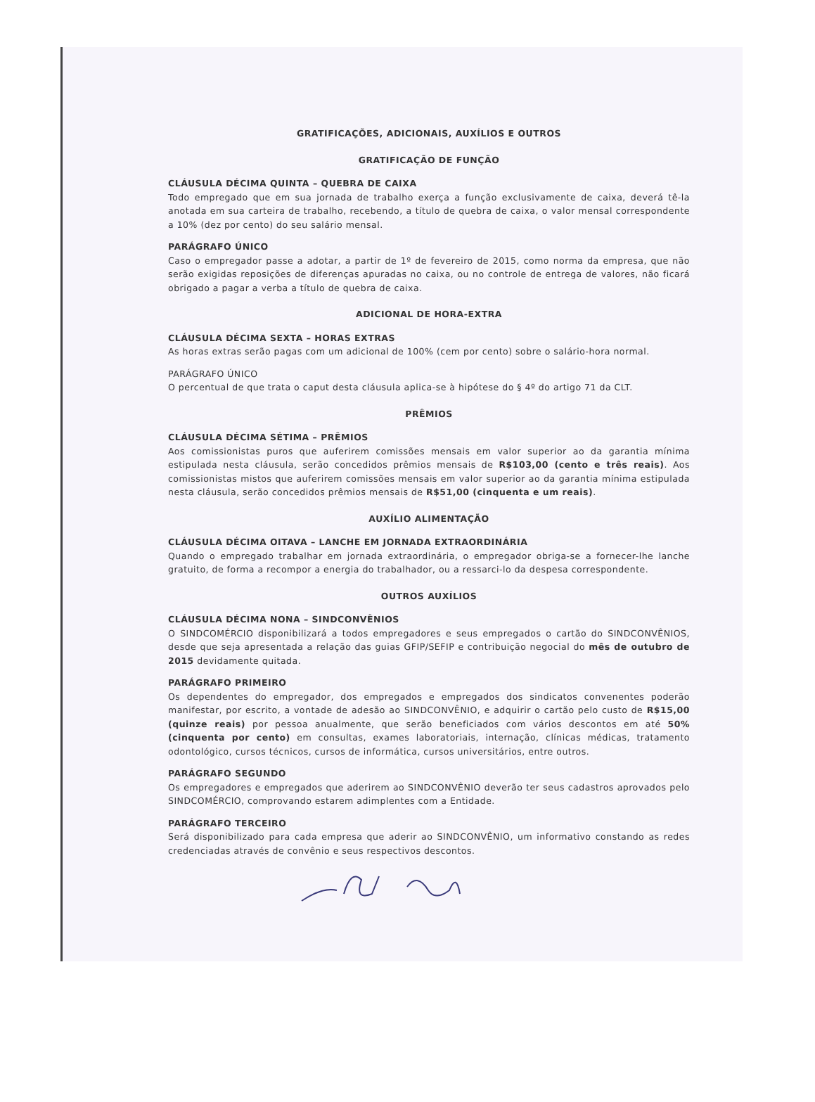GRATIFICAÇÕES, ADICIONAIS, AUXÍLIOS E OUTROS
GRATIFICAÇÃO DE FUNÇÃO
CLÁUSULA DÉCIMA QUINTA – QUEBRA DE CAIXA
Todo empregado que em sua jornada de trabalho exerça a função exclusivamente de caixa, deverá tê-la anotada em sua carteira de trabalho, recebendo, a título de quebra de caixa, o valor mensal correspondente a 10% (dez por cento) do seu salário mensal.
PARÁGRAFO ÚNICO
Caso o empregador passe a adotar, a partir de 1º de fevereiro de 2015, como norma da empresa, que não serão exigidas reposições de diferenças apuradas no caixa, ou no controle de entrega de valores, não ficará obrigado a pagar a verba a título de quebra de caixa.
ADICIONAL DE HORA-EXTRA
CLÁUSULA DÉCIMA SEXTA – HORAS EXTRAS
As horas extras serão pagas com um adicional de 100% (cem por cento) sobre o salário-hora normal.
PARÁGRAFO ÚNICO
O percentual de que trata o caput desta cláusula aplica-se à hipótese do § 4º do artigo 71 da CLT.
PRÊMIOS
CLÁUSULA DÉCIMA SÉTIMA – PRÊMIOS
Aos comissionistas puros que auferirem comissões mensais em valor superior ao da garantia mínima estipulada nesta cláusula, serão concedidos prêmios mensais de R$103,00 (cento e três reais). Aos comissionistas mistos que auferirem comissões mensais em valor superior ao da garantia mínima estipulada nesta cláusula, serão concedidos prêmios mensais de R$51,00 (cinquenta e um reais).
AUXÍLIO ALIMENTAÇÃO
CLÁUSULA DÉCIMA OITAVA – LANCHE EM JORNADA EXTRAORDINÁRIA
Quando o empregado trabalhar em jornada extraordinária, o empregador obriga-se a fornecer-lhe lanche gratuito, de forma a recompor a energia do trabalhador, ou a ressarci-lo da despesa correspondente.
OUTROS AUXÍLIOS
CLÁUSULA DÉCIMA NONA – SINDCONVÊNIOS
O SINDCOMÉRCIO disponibilizará a todos empregadores e seus empregados o cartão do SINDCONVÊNIOS, desde que seja apresentada a relação das guias GFIP/SEFIP e contribuição negocial do mês de outubro de 2015 devidamente quitada.
PARÁGRAFO PRIMEIRO
Os dependentes do empregador, dos empregados e empregados dos sindicatos convenentes poderão manifestar, por escrito, a vontade de adesão ao SINDCONVÊNIO, e adquirir o cartão pelo custo de R$15,00 (quinze reais) por pessoa anualmente, que serão beneficiados com vários descontos em até 50% (cinquenta por cento) em consultas, exames laboratoriais, internação, clínicas médicas, tratamento odontológico, cursos técnicos, cursos de informática, cursos universitários, entre outros.
PARÁGRAFO SEGUNDO
Os empregadores e empregados que aderirem ao SINDCONVÊNIO deverão ter seus cadastros aprovados pelo SINDCOMÉRCIO, comprovando estarem adimplentes com a Entidade.
PARÁGRAFO TERCEIRO
Será disponibilizado para cada empresa que aderir ao SINDCONVÊNIO, um informativo constando as redes credenciadas através de convênio e seus respectivos descontos.